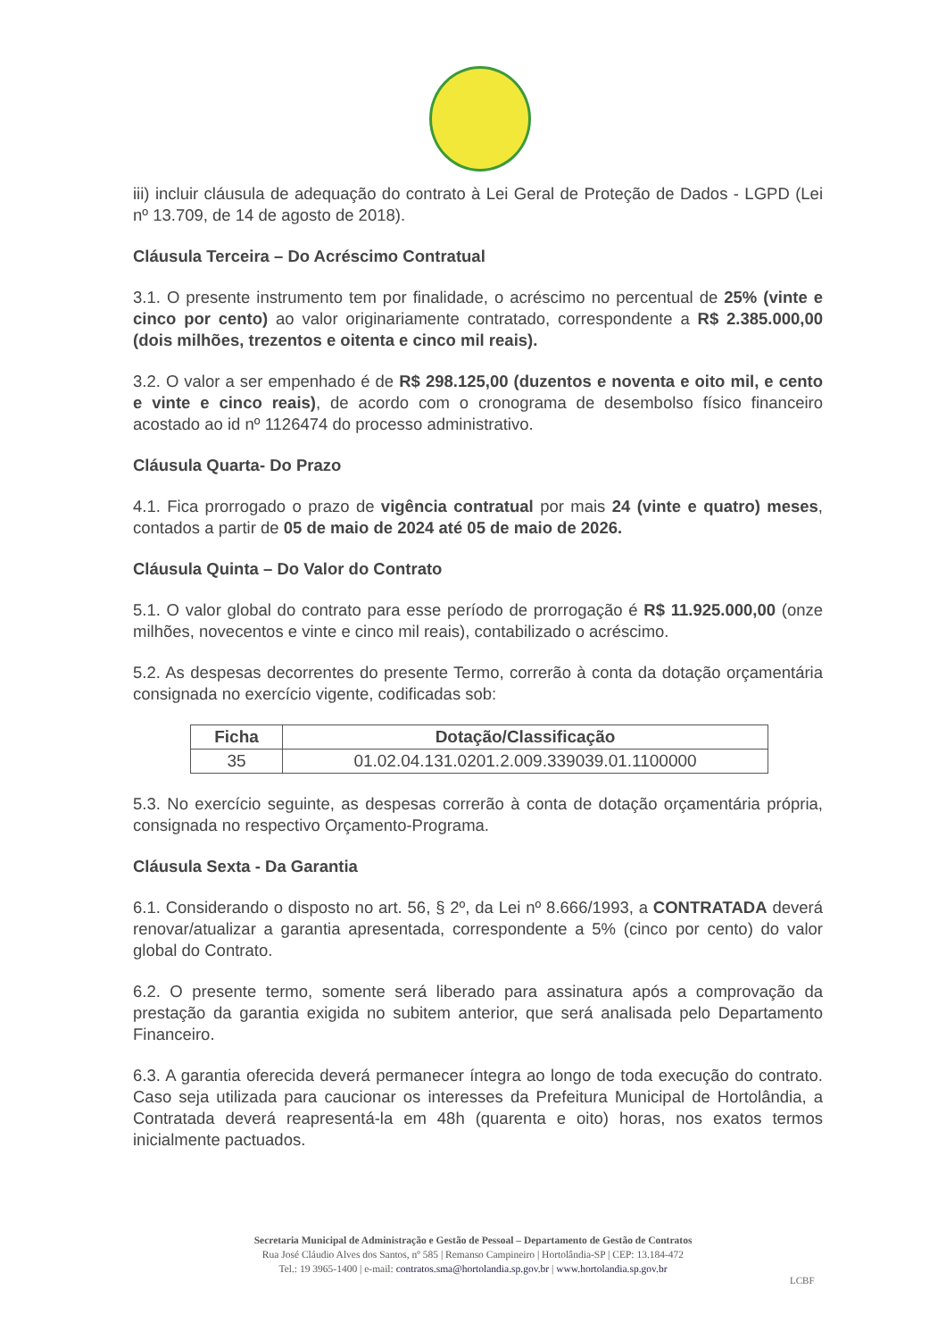iii) incluir cláusula de adequação do contrato à Lei Geral de Proteção de Dados - LGPD (Lei nº 13.709, de 14 de agosto de 2018).
Cláusula Terceira – Do Acréscimo Contratual
3.1. O presente instrumento tem por finalidade, o acréscimo no percentual de 25% (vinte e cinco por cento) ao valor originariamente contratado, correspondente a R$ 2.385.000,00 (dois milhões, trezentos e oitenta e cinco mil reais).
3.2. O valor a ser empenhado é de R$ 298.125,00 (duzentos e noventa e oito mil, e cento e vinte e cinco reais), de acordo com o cronograma de desembolso físico financeiro acostado ao id nº 1126474 do processo administrativo.
Cláusula Quarta- Do Prazo
4.1. Fica prorrogado o prazo de vigência contratual por mais 24 (vinte e quatro) meses, contados a partir de 05 de maio de 2024 até 05 de maio de 2026.
Cláusula Quinta – Do Valor do Contrato
5.1. O valor global do contrato para esse período de prorrogação é R$ 11.925.000,00 (onze milhões, novecentos e vinte e cinco mil reais), contabilizado o acréscimo.
5.2. As despesas decorrentes do presente Termo, correrão à conta da dotação orçamentária consignada no exercício vigente, codificadas sob:
| Ficha | Dotação/Classificação |
| --- | --- |
| 35 | 01.02.04.131.0201.2.009.339039.01.1100000 |
5.3. No exercício seguinte, as despesas correrão à conta de dotação orçamentária própria, consignada no respectivo Orçamento-Programa.
Cláusula Sexta - Da Garantia
6.1. Considerando o disposto no art. 56, § 2º, da Lei nº 8.666/1993, a CONTRATADA deverá renovar/atualizar a garantia apresentada, correspondente a 5% (cinco por cento) do valor global do Contrato.
6.2. O presente termo, somente será liberado para assinatura após a comprovação da prestação da garantia exigida no subitem anterior, que será analisada pelo Departamento Financeiro.
6.3. A garantia oferecida deverá permanecer íntegra ao longo de toda execução do contrato. Caso seja utilizada para caucionar os interesses da Prefeitura Municipal de Hortolândia, a Contratada deverá reapresentá-la em 48h (quarenta e oito) horas, nos exatos termos inicialmente pactuados.
Secretaria Municipal de Administração e Gestão de Pessoal – Departamento de Gestão de Contratos
Rua José Cláudio Alves dos Santos, nº 585 | Remanso Campineiro | Hortolândia-SP | CEP: 13.184-472
Tel.: 19 3965-1400 | e-mail: contratos.sma@hortolandia.sp.gov.br | www.hortolandia.sp.gov.br
LCBF